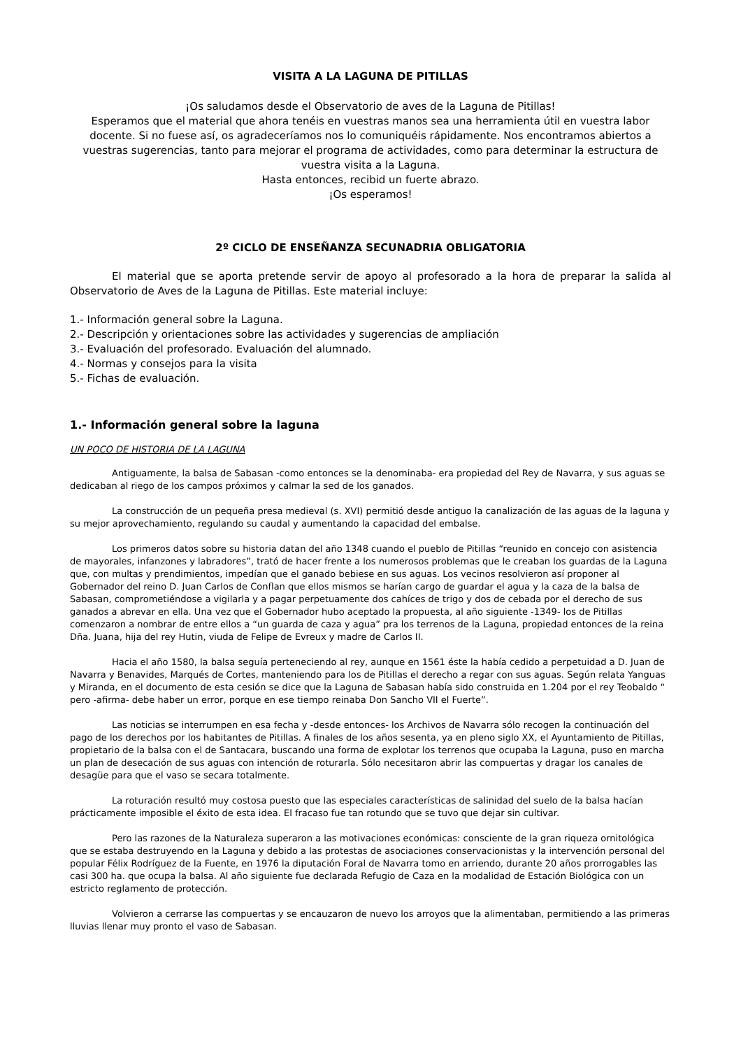VISITA A LA LAGUNA DE PITILLAS
¡Os saludamos desde el Observatorio de aves de la Laguna de Pitillas!
Esperamos que el material que ahora tenéis en vuestras manos sea una herramienta útil en vuestra labor docente. Si no fuese así, os agradeceríamos nos lo comuniquéis rápidamente. Nos encontramos abiertos a vuestras sugerencias, tanto para mejorar el programa de actividades, como para determinar la estructura de vuestra visita a la Laguna.
Hasta entonces, recibid un fuerte abrazo.
¡Os esperamos!
2º CICLO DE ENSEÑANZA SECUNADRIA OBLIGATORIA
El material que se aporta pretende servir de apoyo al profesorado a la hora de preparar la salida al Observatorio de Aves de la Laguna de Pitillas. Este material incluye:
1.- Información general sobre la Laguna.
2.- Descripción y orientaciones sobre las actividades y sugerencias de ampliación
3.- Evaluación del profesorado. Evaluación del alumnado.
4.- Normas y consejos para la visita
5.- Fichas de evaluación.
1.- Información general sobre la laguna
UN POCO DE HISTORIA DE LA LAGUNA
Antiguamente, la balsa de Sabasan -como entonces se la denominaba- era propiedad del Rey de Navarra, y sus aguas se dedicaban al riego de los campos próximos y calmar la sed de los ganados.
La construcción de un pequeña presa medieval (s. XVI) permitió desde antiguo la canalización de las aguas de la laguna y su mejor aprovechamiento, regulando su caudal y aumentando la capacidad del embalse.
Los primeros datos sobre su historia datan del año 1348 cuando el pueblo de Pitillas “reunido en concejo con asistencia de mayorales, infanzones y labradores”, trató de hacer frente a los numerosos problemas que le creaban los guardas de la Laguna que, con multas y prendimientos, impedían que el ganado bebiese en sus aguas. Los vecinos resolvieron así proponer al Gobernador del reino D. Juan Carlos de Conflan que ellos mismos se harían cargo de guardar el agua y la caza de la balsa de Sabasan, comprometiéndose a vigilarla y a pagar perpetuamente dos cahíces de trigo y dos de cebada por el derecho de sus ganados a abrevar en ella. Una vez que el Gobernador hubo aceptado la propuesta, al año siguiente -1349- los de Pitillas comenzaron a nombrar de entre ellos a “un guarda de caza y agua” pra los terrenos de la Laguna, propiedad entonces de la reina Dña. Juana, hija del rey Hutin, viuda de Felipe de Evreux y madre de Carlos II.
Hacia el año 1580, la balsa seguía perteneciendo al rey, aunque en 1561 éste la había cedido a perpetuidad a D. Juan de Navarra y Benavides, Marqués de Cortes, manteniendo para los de Pitillas el derecho a regar con sus aguas. Según relata Yanguas y Miranda, en el documento de esta cesión se dice que la Laguna de Sabasan había sido construida en 1.204 por el rey Teobaldo “ pero -afirma- debe haber un error, porque en ese tiempo reinaba Don Sancho VII el Fuerte”.
Las noticias se interrumpen en esa fecha y -desde entonces- los Archivos de Navarra sólo recogen la continuación del pago de los derechos por los habitantes de Pitillas. A finales de los años sesenta, ya en pleno siglo XX, el Ayuntamiento de Pitillas, propietario de la balsa con el de Santacara, buscando una forma de explotar los terrenos que ocupaba la Laguna, puso en marcha un plan de desecación de sus aguas con intención de roturarla. Sólo necesitaron abrir las compuertas y dragar los canales de desagüe para que el vaso se secara totalmente.
La roturación resultó muy costosa puesto que las especiales características de salinidad del suelo de la balsa hacían prácticamente imposible el éxito de esta idea. El fracaso fue tan rotundo que se tuvo que dejar sin cultivar.
Pero las razones de la Naturaleza superaron a las motivaciones económicas: consciente de la gran riqueza ornitológica que se estaba destruyendo en la Laguna y debido a las protestas de asociaciones conservacionistas y la intervención personal del popular Félix Rodríguez de la Fuente, en 1976 la diputación Foral de Navarra tomo en arriendo, durante 20 años prorrogables las casi 300 ha. que ocupa la balsa. Al año siguiente fue declarada Refugio de Caza en la modalidad de Estación Biológica con un estricto reglamento de protección.
Volvieron a cerrarse las compuertas y se encauzaron de nuevo los arroyos que la alimentaban, permitiendo a las primeras lluvias llenar muy pronto el vaso de Sabasan.